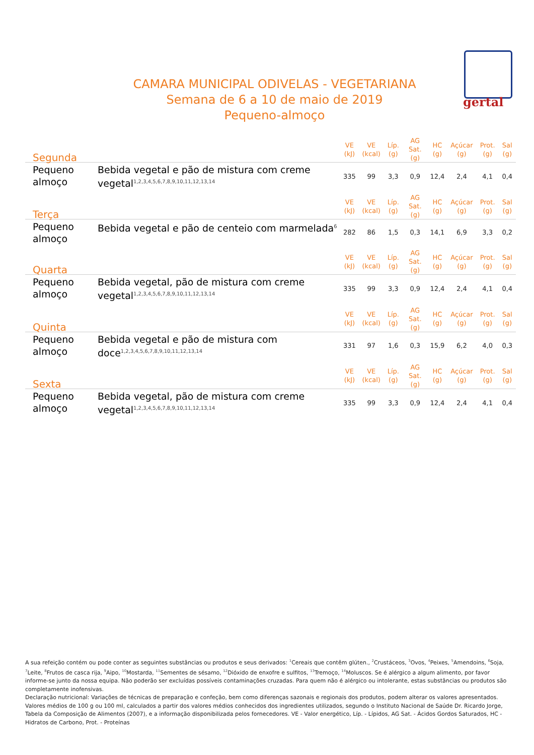gertal
CAMARA MUNICIPAL ODIVELAS - VEGETARIANA
Semana de 6 a 10 de maio de 2019
Pequeno-almoço
| Segunda | | VE (kJ) | VE (kcal) | Líp. (g) | AG Sat. (g) | HC (g) | Açúcar (g) | Prot. (g) | Sal (g) |
| --- | --- | --- | --- | --- | --- | --- | --- | --- | --- |
| Pequeno almoço | Bebida vegetal e pão de mistura com creme vegetal<sup>1,2,3,4,5,6,7,8,9,10,11,12,13,14</sup> | 335 | 99 | 3,3 | 0,9 | 12,4 | 2,4 | 4,1 | 0,4 |
| Terça | | VE (kJ) | VE (kcal) | Líp. (g) | AG Sat. (g) | HC (g) | Açúcar (g) | Prot. (g) | Sal (g) |
| Pequeno almoço | Bebida vegetal e pão de centeio com marmelada<sup>6</sup> | 282 | 86 | 1,5 | 0,3 | 14,1 | 6,9 | 3,3 | 0,2 |
| Quarta | | VE (kJ) | VE (kcal) | Líp. (g) | AG Sat. (g) | HC (g) | Açúcar (g) | Prot. (g) | Sal (g) |
| Pequeno almoço | Bebida vegetal, pão de mistura com creme vegetal<sup>1,2,3,4,5,6,7,8,9,10,11,12,13,14</sup> | 335 | 99 | 3,3 | 0,9 | 12,4 | 2,4 | 4,1 | 0,4 |
| Quinta | | VE (kJ) | VE (kcal) | Líp. (g) | AG Sat. (g) | HC (g) | Açúcar (g) | Prot. (g) | Sal (g) |
| Pequeno almoço | Bebida vegetal e pão de mistura com doce<sup>1,2,3,4,5,6,7,8,9,10,11,12,13,14</sup> | 331 | 97 | 1,6 | 0,3 | 15,9 | 6,2 | 4,0 | 0,3 |
| Sexta | | VE (kJ) | VE (kcal) | Líp. (g) | AG Sat. (g) | HC (g) | Açúcar (g) | Prot. (g) | Sal (g) |
| Pequeno almoço | Bebida vegetal, pão de mistura com creme vegetal<sup>1,2,3,4,5,6,7,8,9,10,11,12,13,14</sup> | 335 | 99 | 3,3 | 0,9 | 12,4 | 2,4 | 4,1 | 0,4 |
A sua refeição contém ou pode conter as seguintes substâncias ou produtos e seus derivados: <sup>1</sup>Cereais que contêm glúten., <sup>2</sup>Crustáceos, <sup>3</sup>Ovos, <sup>4</sup>Peixes, <sup>5</sup>Amendoins, <sup>6</sup>Soja, <sup>7</sup>Leite, <sup>8</sup>Frutos de casca rija, <sup>9</sup>Aipo, <sup>10</sup>Mostarda, <sup>11</sup>Sementes de sésamo, <sup>12</sup>Dióxido de enxofre e sulfitos, <sup>13</sup>Tremoço, <sup>14</sup>Moluscos. Se é alérgico a algum alimento, por favor informe-se junto da nossa equipa. Não poderão ser excluídas possíveis contaminações cruzadas. Para quem não é alérgico ou intolerante, estas substâncias ou produtos são completamente inofensivas.
Declaração nutricional: Variações de técnicas de preparação e confeção, bem como diferenças sazonais e regionais dos produtos, podem alterar os valores apresentados. Valores médios de 100 g ou 100 ml, calculados a partir dos valores médios conhecidos dos ingredientes utilizados, segundo o Instituto Nacional de Saúde Dr. Ricardo Jorge, Tabela da Composição de Alimentos (2007), e a informação disponibilizada pelos fornecedores. VE - Valor energético, Líp. - Lípidos, AG Sat. - Ácidos Gordos Saturados, HC - Hidratos de Carbono, Prot. - Proteínas